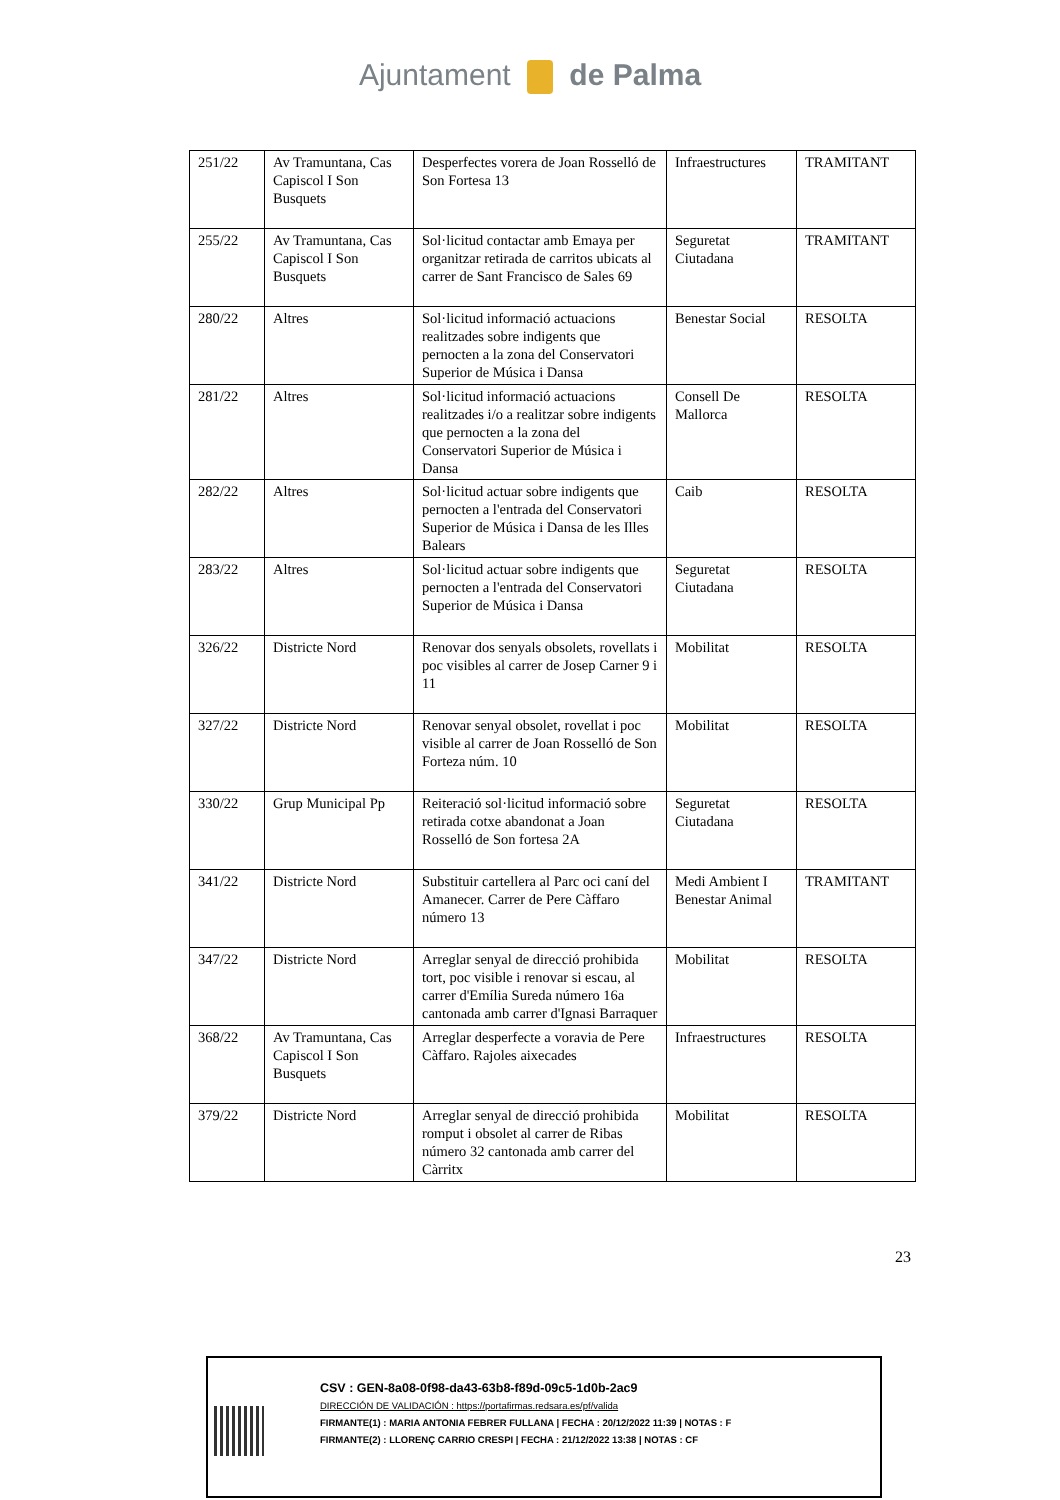Ajuntament de Palma
| 251/22 | Av Tramuntana, Cas Capiscol I Son Busquets | Desperfectes vorera de Joan Rosselló de Son Fortesa 13 | Infraestructures | TRAMITANT |
| 255/22 | Av Tramuntana, Cas Capiscol I Son Busquets | Sol·licitud contactar amb Emaya per organitzar retirada de carritos ubicats al carrer de Sant Francisco de Sales 69 | Seguretat Ciutadana | TRAMITANT |
| 280/22 | Altres | Sol·licitud informació actuacions realitzades sobre indigents que pernocten a la zona del Conservatori Superior de Música i Dansa | Benestar Social | RESOLTA |
| 281/22 | Altres | Sol·licitud informació actuacions realitzades i/o a realitzar sobre indigents que pernocten a la zona del Conservatori Superior de Música i Dansa | Consell De Mallorca | RESOLTA |
| 282/22 | Altres | Sol·licitud actuar sobre indigents que pernocten a l'entrada del Conservatori Superior de Música i Dansa de les Illes Balears | Caib | RESOLTA |
| 283/22 | Altres | Sol·licitud actuar sobre indigents que pernocten a l'entrada del Conservatori Superior de Música i Dansa | Seguretat Ciutadana | RESOLTA |
| 326/22 | Districte Nord | Renovar dos senyals obsolets, rovellats i poc visibles al carrer de Josep Carner 9 i 11 | Mobilitat | RESOLTA |
| 327/22 | Districte Nord | Renovar senyal obsolet, rovellat i poc visible al carrer de Joan Rosselló de Son Forteza núm. 10 | Mobilitat | RESOLTA |
| 330/22 | Grup Municipal Pp | Reiteració sol·licitud informació sobre retirada cotxe abandonat a Joan Rosselló de Son fortesa 2A | Seguretat Ciutadana | RESOLTA |
| 341/22 | Districte Nord | Substituir cartellera al Parc oci caní del Amanecer. Carrer de Pere Càffaro número 13 | Medi Ambient I Benestar Animal | TRAMITANT |
| 347/22 | Districte Nord | Arreglar senyal de direcció prohibida tort, poc visible i renovar si escau, al carrer d'Emília Sureda número 16a cantonada amb carrer d'Ignasi Barraquer | Mobilitat | RESOLTA |
| 368/22 | Av Tramuntana, Cas Capiscol I Son Busquets | Arreglar desperfecte a voravia de Pere Càffaro. Rajoles aixecades | Infraestructures | RESOLTA |
| 379/22 | Districte Nord | Arreglar senyal de direcció prohibida romput i obsolet al carrer de Ribas número 32 cantonada amb carrer del Càrritx | Mobilitat | RESOLTA |
23
CSV : GEN-8a08-0f98-da43-63b8-f89d-09c5-1d0b-2ac9
DIRECCIÓN DE VALIDACIÓN : https://portafirmas.redsara.es/pf/valida
FIRMANTE(1) : MARIA ANTONIA FEBRER FULLANA | FECHA : 20/12/2022 11:39 | NOTAS : F
FIRMANTE(2) : LLORENÇ CARRIO CRESPI | FECHA : 21/12/2022 13:38 | NOTAS : CF